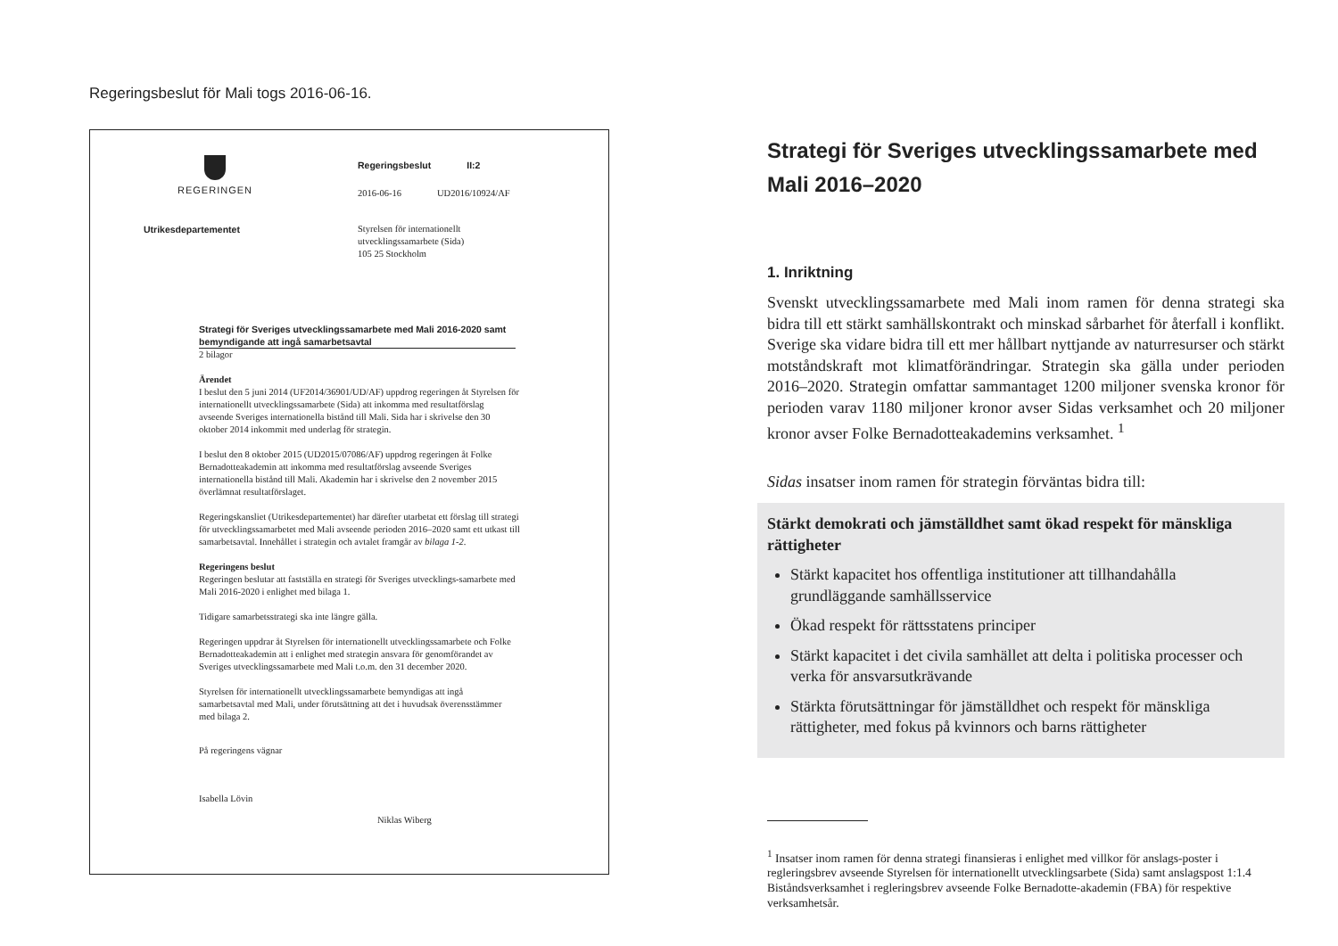Regeringsbeslut för Mali togs 2016-06-16.
REGERINGEN
Regeringsbeslut II:2
2016-06-16 UD2016/10924/AF
Utrikesdepartementet Styrelsen för internationellt
utvecklingssamarbete (Sida)
105 25 Stockholm
Strategi för Sveriges utvecklingssamarbete med Mali 2016-2020 samt bemyndigande att ingå samarbetsavtal
2 bilagor
Ärendet
I beslut den 5 juni 2014 (UF2014/36901/UD/AF) uppdrog regeringen åt Styrelsen för internationellt utvecklingssamarbete (Sida) att inkomma med resultatförslag avseende Sveriges internationella bistånd till Mali. Sida har i skrivelse den 30 oktober 2014 inkommit med underlag för strategin.
I beslut den 8 oktober 2015 (UD2015/07086/AF) uppdrog regeringen åt Folke Bernadotteakademin att inkomma med resultatförslag avseende Sveriges internationella bistånd till Mali. Akademin har i skrivelse den 2 november 2015 överlämnat resultatförslaget.
Regeringskansliet (Utrikesdepartementet) har därefter utarbetat ett förslag till strategi för utvecklingssamarbetet med Mali avseende perioden 2016–2020 samt ett utkast till samarbetsavtal. Innehållet i strategin och avtalet framgår av bilaga 1-2.
Regeringens beslut
Regeringen beslutar att fastställa en strategi för Sveriges utvecklings-samarbete med Mali 2016-2020 i enlighet med bilaga 1.
Tidigare samarbetsstrategi ska inte längre gälla.
Regeringen uppdrar åt Styrelsen för internationellt utvecklingssamarbete och Folke Bernadotteakademin att i enlighet med strategin ansvara för genomförandet av Sveriges utvecklingssamarbete med Mali t.o.m. den 31 december 2020.
Styrelsen för internationellt utvecklingssamarbete bemyndigas att ingå samarbetsavtal med Mali, under förutsättning att det i huvudsak överensstämmer med bilaga 2.
På regeringens vägnar
Isabella Lövin
Niklas Wiberg
Strategi för Sveriges utvecklingssamarbete med Mali 2016–2020
1. Inriktning
Svenskt utvecklingssamarbete med Mali inom ramen för denna strategi ska bidra till ett stärkt samhällskontrakt och minskad sårbarhet för återfall i konflikt. Sverige ska vidare bidra till ett mer hållbart nyttjande av naturresurser och stärkt motståndskraft mot klimatförändringar. Strategin ska gälla under perioden 2016–2020. Strategin omfattar sammantaget 1200 miljoner svenska kronor för perioden varav 1180 miljoner kronor avser Sidas verksamhet och 20 miljoner kronor avser Folke Bernadotteakademins verksamhet. <sup>1</sup>
Sidas insatser inom ramen för strategin förväntas bidra till:
Stärkt demokrati och jämställdhet samt ökad respekt för mänskliga rättigheter
Stärkt kapacitet hos offentliga institutioner att tillhandahålla grundläggande samhällsservice
Ökad respekt för rättsstatens principer
Stärkt kapacitet i det civila samhället att delta i politiska processer och verka för ansvarsutkrävande
Stärkta förutsättningar för jämställdhet och respekt för mänskliga rättigheter, med fokus på kvinnors och barns rättigheter
<sup>1</sup> Insatser inom ramen för denna strategi finansieras i enlighet med villkor för anslags-poster i regleringsbrev avseende Styrelsen för internationellt utvecklingsarbete (Sida) samt anslagspost 1:1.4 Biståndsverksamhet i regleringsbrev avseende Folke Bernadotte-akademin (FBA) för respektive verksamhetsår.